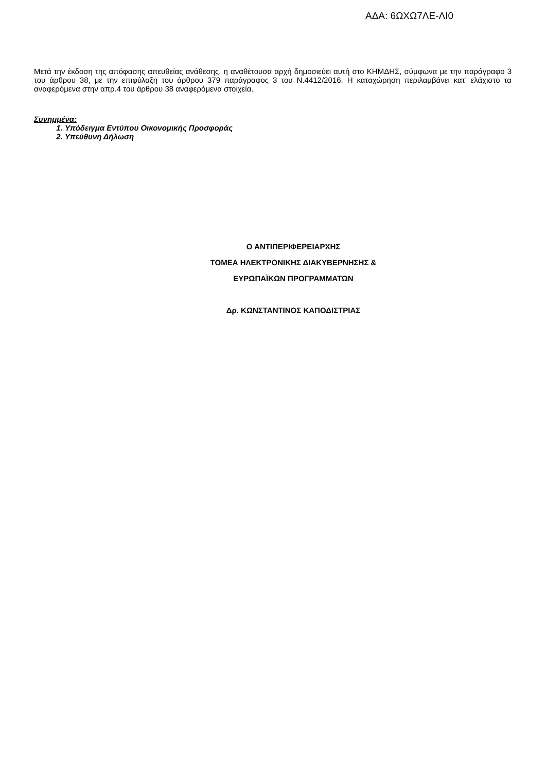ΑΔΑ: 6ΩΧΩ7ΛΕ-ΛΙ0
Μετά την έκδοση της απόφασης απευθείας ανάθεσης, η αναθέτουσα αρχή δημοσιεύει αυτή στο ΚΗΜΔΗΣ, σύμφωνα με την παράγραφο 3 του άρθρου 38, με την επιφύλαξη του άρθρου 379 παράγραφος 3 του Ν.4412/2016. Η καταχώρηση περιλαμβάνει κατ’ ελάχιστο τα αναφερόμενα στην απρ.4 του άρθρου 38 αναφερόμενα στοιχεία.
Συνημμένα:
1. Υπόδειγμα Εντύπου Οικονομικής Προσφοράς
2. Υπεύθυνη Δήλωση
Ο ΑΝΤΙΠΕΡΙΦΕΡΕΙΑΡΧΗΣ
ΤΟΜΕΑ ΗΛΕΚΤΡΟΝΙΚΗΣ ΔΙΑΚΥΒΕΡΝΗΣΗΣ &
ΕΥΡΩΠΑΪΚΩΝ ΠΡΟΓΡΑΜΜΑΤΩΝ
Δρ. ΚΩΝΣΤΑΝΤΙΝΟΣ ΚΑΠΟΔΙΣΤΡΙΑΣ